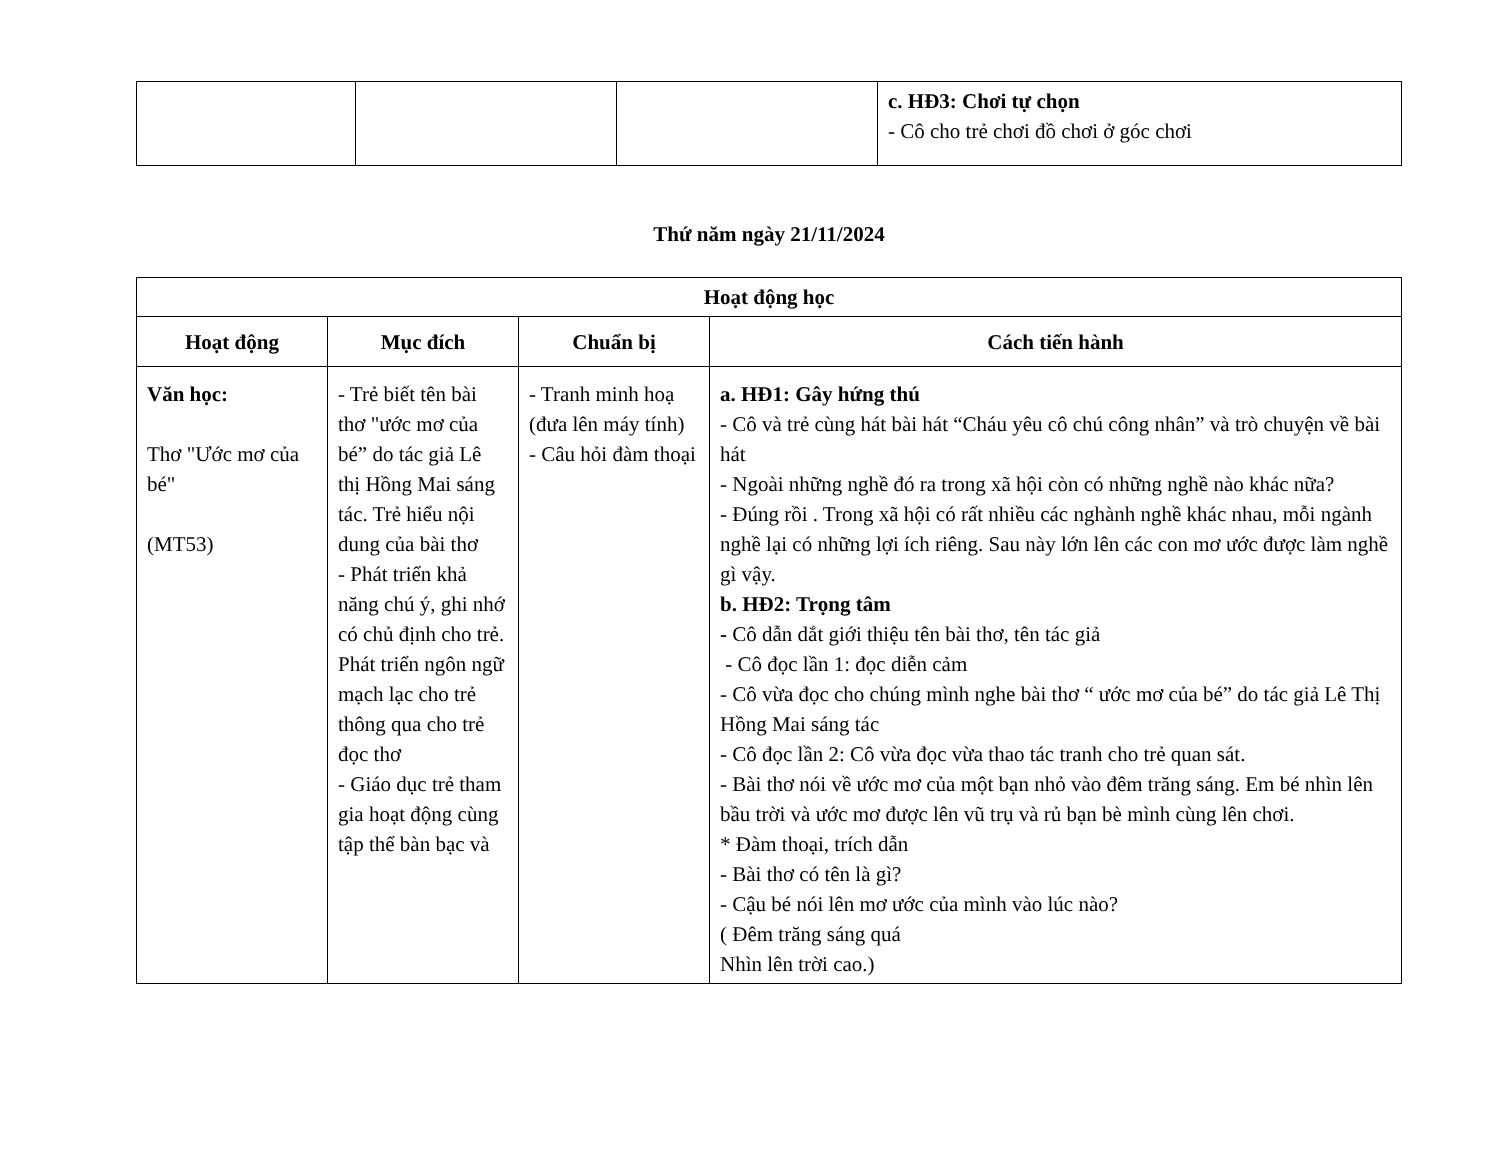| | | | c. HĐ3: Chơi tự chọn - Cô cho trẻ chơi đồ chơi ở góc chơi |
Thứ năm ngày 21/11/2024
| Hoạt động học | | | |
| --- | --- | --- | --- |
| Hoạt động | Mục đích | Chuẩn bị | Cách tiến hành |
| Văn học: Thơ "Ước mơ của bé" (MT53) | - Trẻ biết tên bài thơ "ước mơ của bé” do tác giả Lê thị Hồng Mai sáng tác. Trẻ hiểu nội dung của bài thơ - Phát triển khả năng chú ý, ghi nhớ có chủ định cho trẻ. Phát triển ngôn ngữ mạch lạc cho trẻ thông qua cho trẻ đọc thơ - Giáo dục trẻ tham gia hoạt động cùng tập thể bàn bạc và | - Tranh minh hoạ (đưa lên máy tính) - Câu hỏi đàm thoại | a. HĐ1: Gây hứng thú - Cô và trẻ cùng hát bài hát “Cháu yêu cô chú công nhân” và trò chuyện về bài hát - Ngoài những nghề đó ra trong xã hội còn có những nghề nào khác nữa? - Đúng rồi . Trong xã hội có rất nhiều các nghành nghề khác nhau, mỗi ngành nghề lại có những lợi ích riêng. Sau này lớn lên các con mơ ước được làm nghề gì vậy. b. HĐ2: Trọng tâm - Cô dẫn dắt giới thiệu tên bài thơ, tên tác giả - Cô đọc lần 1: đọc diễn cảm - Cô vừa đọc cho chúng mình nghe bài thơ “ ước mơ của bé” do tác giả Lê Thị Hồng Mai sáng tác - Cô đọc lần 2: Cô vừa đọc vừa thao tác tranh cho trẻ quan sát. - Bài thơ nói về ước mơ của một bạn nhỏ vào đêm trăng sáng. Em bé nhìn lên bầu trời và ước mơ được lên vũ trụ và rủ bạn bè mình cùng lên chơi. * Đàm thoại, trích dẫn - Bài thơ có tên là gì? - Cậu bé nói lên mơ ước của mình vào lúc nào? ( Đêm trăng sáng quá Nhìn lên trời cao.) |